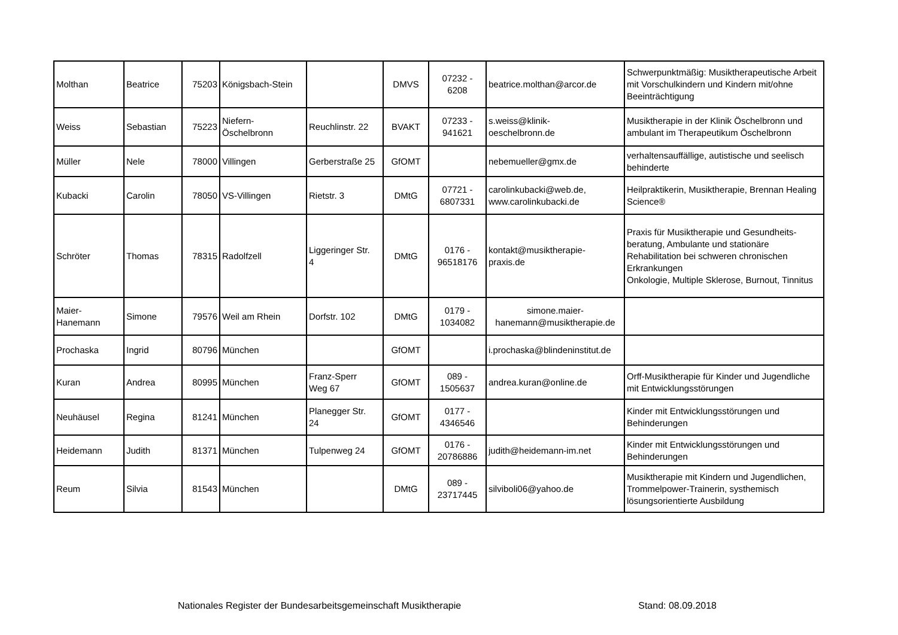| Molthan | Beatrice | 75203 | Königsbach-Stein | | DMVS | 07232 - 6208 | beatrice.molthan@arcor.de | Schwerpunktmäßig: Musiktherapeutische Arbeit mit Vorschulkindern und Kindern mit/ohne Beeinträchtigung |
| Weiss | Sebastian | 75223 | Niefern- Öschelbronn | Reuchlinstr. 22 | BVAKT | 07233 - 941621 | s.weiss@klinik- oeschelbronn.de | Musiktherapie in der Klinik Öschelbronn und ambulant im Therapeutikum Öschelbronn |
| Müller | Nele | 78000 | Villingen | Gerberstraße 25 | GfOMT | | nebemueller@gmx.de | verhaltensauffällige, autistische und seelisch behinderte |
| Kubacki | Carolin | 78050 | VS-Villingen | Rietstr. 3 | DMtG | 07721 - 6807331 | carolinkubacki@web.de, www.carolinkubacki.de | Heilpraktikerin, Musiktherapie, Brennan Healing Science® |
| Schröter | Thomas | 78315 | Radolfzell | Liggeringer Str. 4 | DMtG | 0176 - 96518176 | kontakt@musiktherapie- praxis.de | Praxis für Musiktherapie und Gesundheits-beratung, Ambulante und stationäre Rehabilitation bei schweren chronischen Erkrankungen Onkologie, Multiple Sklerose, Burnout, Tinnitus |
| Maier- Hanemann | Simone | 79576 | Weil am Rhein | Dorfstr. 102 | DMtG | 0179 - 1034082 | simone.maier- hanemann@musiktherapie.de | |
| Prochaska | Ingrid | 80796 | München | | GfOMT | | i.prochaska@blindeninstitut.de | |
| Kuran | Andrea | 80995 | München | Franz-Sperr Weg 67 | GfOMT | 089 - 1505637 | andrea.kuran@online.de | Orff-Musiktherapie für Kinder und Jugendliche mit Entwicklungsstörungen |
| Neuhäusel | Regina | 81241 | München | Planegger Str. 24 | GfOMT | 0177 - 4346546 | | Kinder mit Entwicklungsstörungen und Behinderungen |
| Heidemann | Judith | 81371 | München | Tulpenweg 24 | GfOMT | 0176 - 20786886 | judith@heidemann-im.net | Kinder mit Entwicklungsstörungen und Behinderungen |
| Reum | Silvia | 81543 | München | | DMtG | 089 - 23717445 | silviboli06@yahoo.de | Musiktherapie mit Kindern und Jugendlichen, Trommelpower-Trainerin, systhemisch lösungsorientierte Ausbildung |
Nationales Register der Bundesarbeitsgemeinschaft Musiktherapie Stand: 08.09.2018